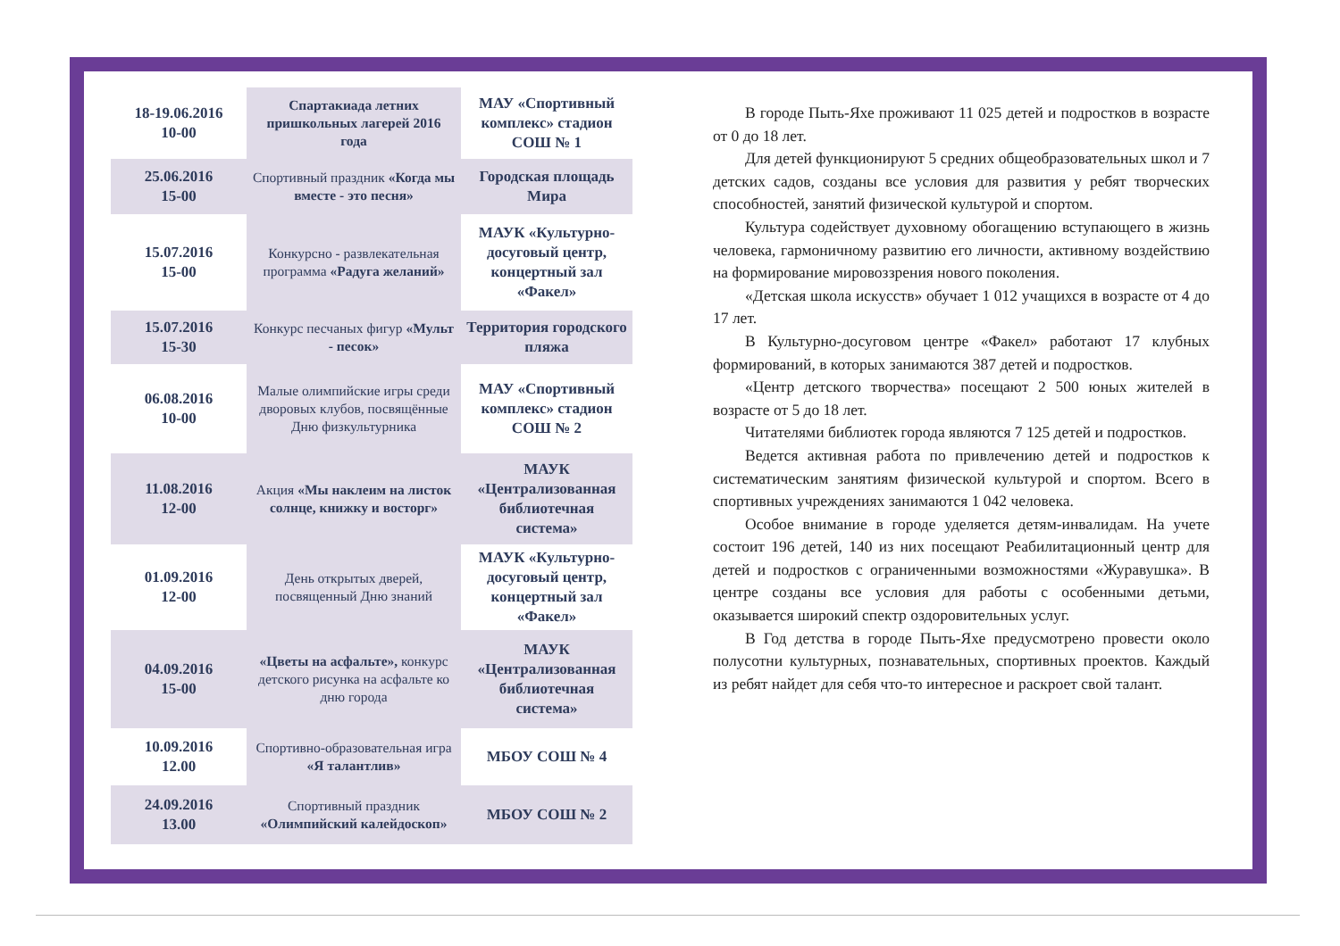| 18-19.06.2016 10-00 | Спартакиада летних пришкольных лагерей 2016 года | МАУ «Спортивный комплекс» стадион СОШ № 1 |
| 25.06.2016 15-00 | Спортивный праздник «Когда мы вместе - это песня» | Городская площадь Мира |
| 15.07.2016 15-00 | Конкурсно - развлекательная программа «Радуга желаний» | МАУК «Культурно-досуговый центр, концертный зал «Факел» |
| 15.07.2016 15-30 | Конкурс песчаных фигур «Мульт - песок» | Территория городского пляжа |
| 06.08.2016 10-00 | Малые олимпийские игры среди дворовых клубов, посвящённые Дню физкультурника | МАУ «Спортивный комплекс» стадион СОШ № 2 |
| 11.08.2016 12-00 | Акция «Мы наклеим на листок солнце, книжку и восторг» | МАУК «Централизованная библиотечная система» |
| 01.09.2016 12-00 | День открытых дверей, посвященный Дню знаний | МАУК «Культурно-досуговый центр, концертный зал «Факел» |
| 04.09.2016 15-00 | «Цветы на асфальте», конкурс детского рисунка на асфальте ко дню города | МАУК «Централизованная библиотечная система» |
| 10.09.2016 12.00 | Спортивно-образовательная игра «Я талантлив» | МБОУ СОШ № 4 |
| 24.09.2016 13.00 | Спортивный праздник «Олимпийский калейдоскоп» | МБОУ СОШ № 2 |
В городе Пыть-Яхе проживают 11 025 детей и подростков в возрасте от 0 до 18 лет.
Для детей функционируют 5 средних общеобразовательных школ и 7 детских садов, созданы все условия для развития у ребят творческих способностей, занятий физической культурой и спортом.
Культура содействует духовному обогащению вступающего в жизнь человека, гармоничному развитию его личности, активному воздействию на формирование мировоззрения нового поколения.
«Детская школа искусств» обучает 1 012 учащихся в возрасте от 4 до 17 лет.
В Культурно-досуговом центре «Факел» работают 17 клубных формирований, в которых занимаются 387 детей и подростков.
«Центр детского творчества» посещают 2 500 юных жителей в возрасте от 5 до 18 лет.
Читателями библиотек города являются 7 125 детей и подростков.
Ведется активная работа по привлечению детей и подростков к систематическим занятиям физической культурой и спортом. Всего в спортивных учреждениях занимаются 1 042 человека.
Особое внимание в городе уделяется детям-инвалидам. На учете состоит 196 детей, 140 из них посещают Реабилитационный центр для детей и подростков с ограниченными возможностями «Журавушка». В центре созданы все условия для работы с особенными детьми, оказывается широкий спектр оздоровительных услуг.
В Год детства в городе Пыть-Яхе предусмотрено провести около полусотни культурных, познавательных, спортивных проектов. Каждый из ребят найдет для себя что-то интересное и раскроет свой талант.